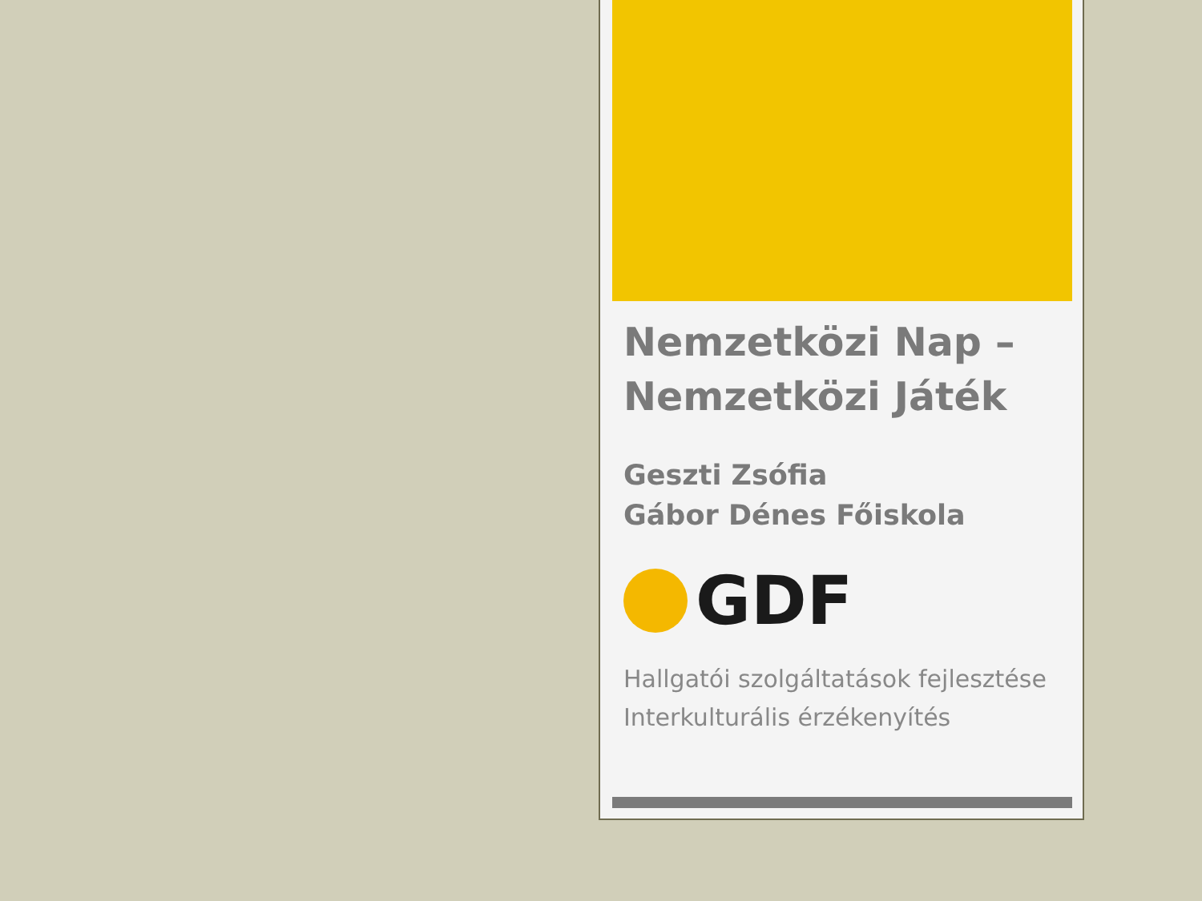Nemzetközi Nap – Nemzetközi Játék
Geszti Zsófia
Gábor Dénes Főiskola
GDF
Hallgatói szolgáltatások fejlesztése
Interkulturális érzékenyítés